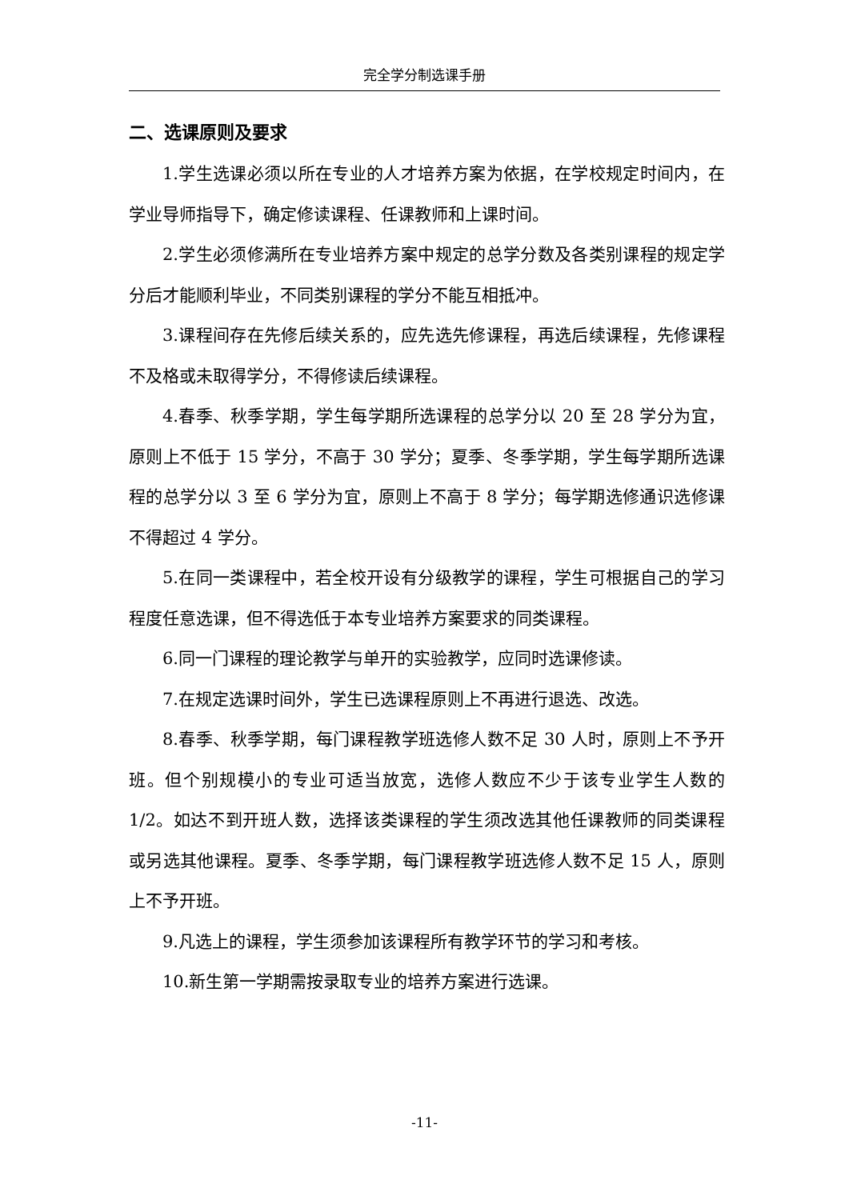完全学分制选课手册
二、选课原则及要求
1.学生选课必须以所在专业的人才培养方案为依据，在学校规定时间内，在学业导师指导下，确定修读课程、任课教师和上课时间。
2.学生必须修满所在专业培养方案中规定的总学分数及各类别课程的规定学分后才能顺利毕业，不同类别课程的学分不能互相抵冲。
3.课程间存在先修后续关系的，应先选先修课程，再选后续课程，先修课程不及格或未取得学分，不得修读后续课程。
4.春季、秋季学期，学生每学期所选课程的总学分以 20 至 28 学分为宜，原则上不低于 15 学分，不高于 30 学分；夏季、冬季学期，学生每学期所选课程的总学分以 3 至 6 学分为宜，原则上不高于 8 学分；每学期选修通识选修课不得超过 4 学分。
5.在同一类课程中，若全校开设有分级教学的课程，学生可根据自己的学习程度任意选课，但不得选低于本专业培养方案要求的同类课程。
6.同一门课程的理论教学与单开的实验教学，应同时选课修读。
7.在规定选课时间外，学生已选课程原则上不再进行退选、改选。
8.春季、秋季学期，每门课程教学班选修人数不足 30 人时，原则上不予开班。但个别规模小的专业可适当放宽，选修人数应不少于该专业学生人数的 1/2。如达不到开班人数，选择该类课程的学生须改选其他任课教师的同类课程或另选其他课程。夏季、冬季学期，每门课程教学班选修人数不足 15 人，原则上不予开班。
9.凡选上的课程，学生须参加该课程所有教学环节的学习和考核。
10.新生第一学期需按录取专业的培养方案进行选课。
-11-